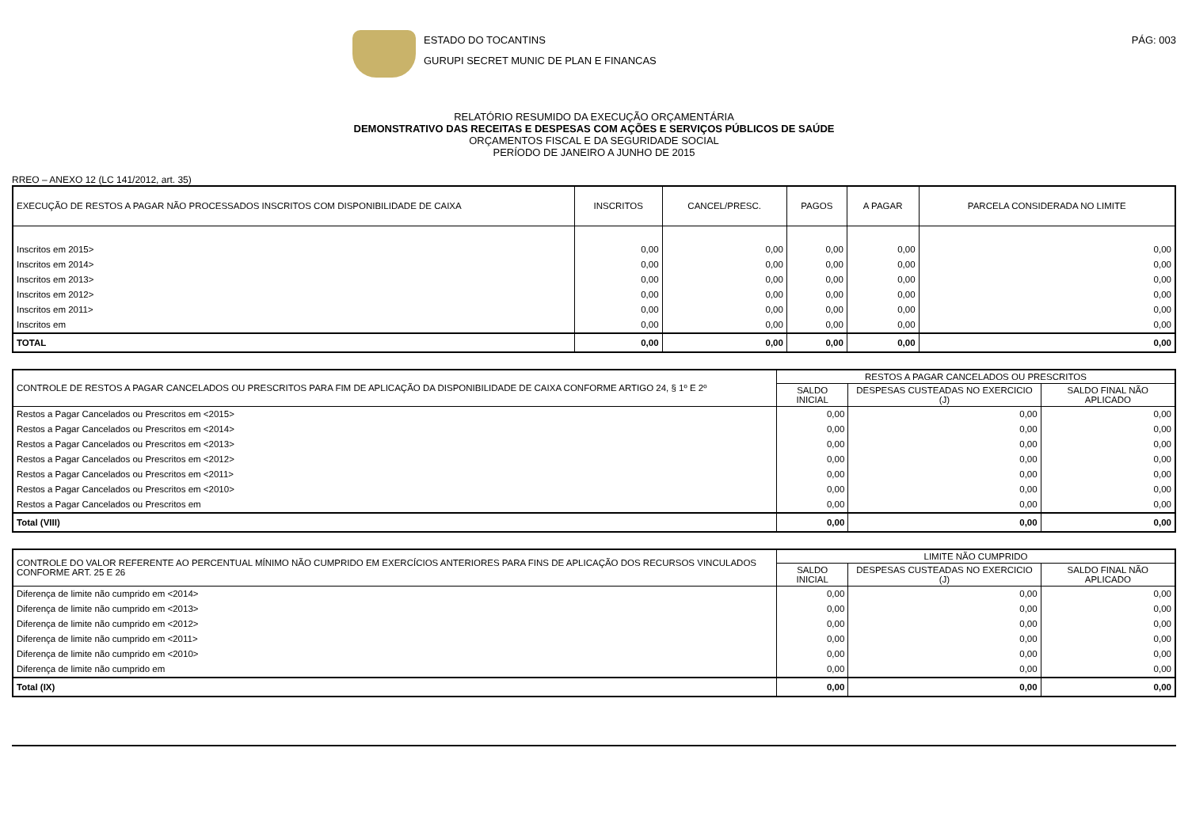ESTADO DO TOCANTINS
GURUPI SECRET MUNIC DE PLAN E FINANCAS
PÁG: 003
RELATÓRIO RESUMIDO DA EXECUÇÃO ORÇAMENTÁRIA
DEMONSTRATIVO DAS RECEITAS E DESPESAS COM AÇÕES E SERVIÇOS PÚBLICOS DE SAÚDE
ORÇAMENTOS FISCAL E DA SEGURIDADE SOCIAL
PERÍODO DE JANEIRO A JUNHO DE 2015
RREO – ANEXO 12 (LC 141/2012, art. 35)
| EXECUÇÃO DE RESTOS A PAGAR NÃO PROCESSADOS INSCRITOS COM DISPONIBILIDADE DE CAIXA | INSCRITOS | CANCEL/PRESC. | PAGOS | A PAGAR | PARCELA CONSIDERADA NO LIMITE |
| --- | --- | --- | --- | --- | --- |
| Inscritos em 2015> | 0,00 | 0,00 | 0,00 | 0,00 | 0,00 |
| Inscritos em 2014> | 0,00 | 0,00 | 0,00 | 0,00 | 0,00 |
| Inscritos em 2013> | 0,00 | 0,00 | 0,00 | 0,00 | 0,00 |
| Inscritos em 2012> | 0,00 | 0,00 | 0,00 | 0,00 | 0,00 |
| Inscritos em 2011> | 0,00 | 0,00 | 0,00 | 0,00 | 0,00 |
| Inscritos em | 0,00 | 0,00 | 0,00 | 0,00 | 0,00 |
| TOTAL | 0,00 | 0,00 | 0,00 | 0,00 | 0,00 |
| CONTROLE DE RESTOS A PAGAR CANCELADOS OU PRESCRITOS PARA FIM DE APLICAÇÃO DA DISPONIBILIDADE DE CAIXA CONFORME ARTIGO 24, § 1º E 2º | RESTOS A PAGAR CANCELADOS OU PRESCRITOS | | |
| --- | --- | --- | --- |
| | SALDO INICIAL | DESPESAS CUSTEADAS NO EXERCICIO (J) | SALDO FINAL NÃO APLICADO |
| Restos a Pagar Cancelados ou Prescritos em <2015> | 0,00 | 0,00 | 0,00 |
| Restos a Pagar Cancelados ou Prescritos em <2014> | 0,00 | 0,00 | 0,00 |
| Restos a Pagar Cancelados ou Prescritos em <2013> | 0,00 | 0,00 | 0,00 |
| Restos a Pagar Cancelados ou Prescritos em <2012> | 0,00 | 0,00 | 0,00 |
| Restos a Pagar Cancelados ou Prescritos em <2011> | 0,00 | 0,00 | 0,00 |
| Restos a Pagar Cancelados ou Prescritos em <2010> | 0,00 | 0,00 | 0,00 |
| Restos a Pagar Cancelados ou Prescritos em | 0,00 | 0,00 | 0,00 |
| Total (VIII) | 0,00 | 0,00 | 0,00 |
| CONTROLE DO VALOR REFERENTE AO PERCENTUAL MÍNIMO NÃO CUMPRIDO EM EXERCÍCIOS ANTERIORES PARA FINS DE APLICAÇÃO DOS RECURSOS VINCULADOS CONFORME ART. 25 E 26 | LIMITE NÃO CUMPRIDO | | |
| --- | --- | --- | --- |
| | SALDO INICIAL | DESPESAS CUSTEADAS NO EXERCICIO (J) | SALDO FINAL NÃO APLICADO |
| Diferença de limite não cumprido em <2014> | 0,00 | 0,00 | 0,00 |
| Diferença de limite não cumprido em <2013> | 0,00 | 0,00 | 0,00 |
| Diferença de limite não cumprido em <2012> | 0,00 | 0,00 | 0,00 |
| Diferença de limite não cumprido em <2011> | 0,00 | 0,00 | 0,00 |
| Diferença de limite não cumprido em <2010> | 0,00 | 0,00 | 0,00 |
| Diferença de limite não cumprido em | 0,00 | 0,00 | 0,00 |
| Total (IX) | 0,00 | 0,00 | 0,00 |